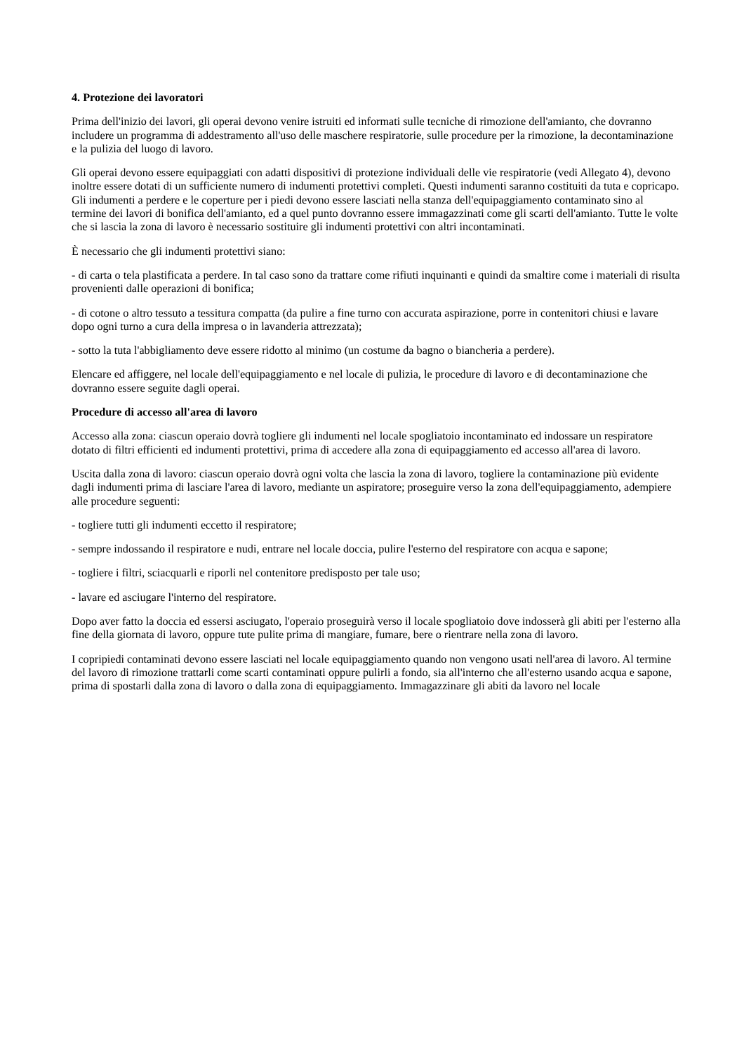4. Protezione dei lavoratori
Prima dell'inizio dei lavori, gli operai devono venire istruiti ed informati sulle tecniche di rimozione dell'amianto, che dovranno includere un programma di addestramento all'uso delle maschere respiratorie, sulle procedure per la rimozione, la decontaminazione e la pulizia del luogo di lavoro.
Gli operai devono essere equipaggiati con adatti dispositivi di protezione individuali delle vie respiratorie (vedi Allegato 4), devono inoltre essere dotati di un sufficiente numero di indumenti protettivi completi. Questi indumenti saranno costituiti da tuta e copricapo. Gli indumenti a perdere e le coperture per i piedi devono essere lasciati nella stanza dell'equipaggiamento contaminato sino al termine dei lavori di bonifica dell'amianto, ed a quel punto dovranno essere immagazzinati come gli scarti dell'amianto. Tutte le volte che si lascia la zona di lavoro è necessario sostituire gli indumenti protettivi con altri incontaminati.
È necessario che gli indumenti protettivi siano:
- di carta o tela plastificata a perdere. In tal caso sono da trattare come rifiuti inquinanti e quindi da smaltire come i materiali di risulta provenienti dalle operazioni di bonifica;
- di cotone o altro tessuto a tessitura compatta (da pulire a fine turno con accurata aspirazione, porre in contenitori chiusi e lavare dopo ogni turno a cura della impresa o in lavanderia attrezzata);
- sotto la tuta l'abbigliamento deve essere ridotto al minimo (un costume da bagno o biancheria a perdere).
Elencare ed affiggere, nel locale dell'equipaggiamento e nel locale di pulizia, le procedure di lavoro e di decontaminazione che dovranno essere seguite dagli operai.
Procedure di accesso all'area di lavoro
Accesso alla zona: ciascun operaio dovrà togliere gli indumenti nel locale spogliatoio incontaminato ed indossare un respiratore dotato di filtri efficienti ed indumenti protettivi, prima di accedere alla zona di equipaggiamento ed accesso all'area di lavoro.
Uscita dalla zona di lavoro: ciascun operaio dovrà ogni volta che lascia la zona di lavoro, togliere la contaminazione più evidente dagli indumenti prima di lasciare l'area di lavoro, mediante un aspiratore; proseguire verso la zona dell'equipaggiamento, adempiere alle procedure seguenti:
- togliere tutti gli indumenti eccetto il respiratore;
- sempre indossando il respiratore e nudi, entrare nel locale doccia, pulire l'esterno del respiratore con acqua e sapone;
- togliere i filtri, sciacquarli e riporli nel contenitore predisposto per tale uso;
- lavare ed asciugare l'interno del respiratore.
Dopo aver fatto la doccia ed essersi asciugato, l'operaio proseguirà verso il locale spogliatoio dove indosserà gli abiti per l'esterno alla fine della giornata di lavoro, oppure tute pulite prima di mangiare, fumare, bere o rientrare nella zona di lavoro.
I copripiedi contaminati devono essere lasciati nel locale equipaggiamento quando non vengono usati nell'area di lavoro. Al termine del lavoro di rimozione trattarli come scarti contaminati oppure pulirli a fondo, sia all'interno che all'esterno usando acqua e sapone, prima di spostarli dalla zona di lavoro o dalla zona di equipaggiamento. Immagazzinare gli abiti da lavoro nel locale